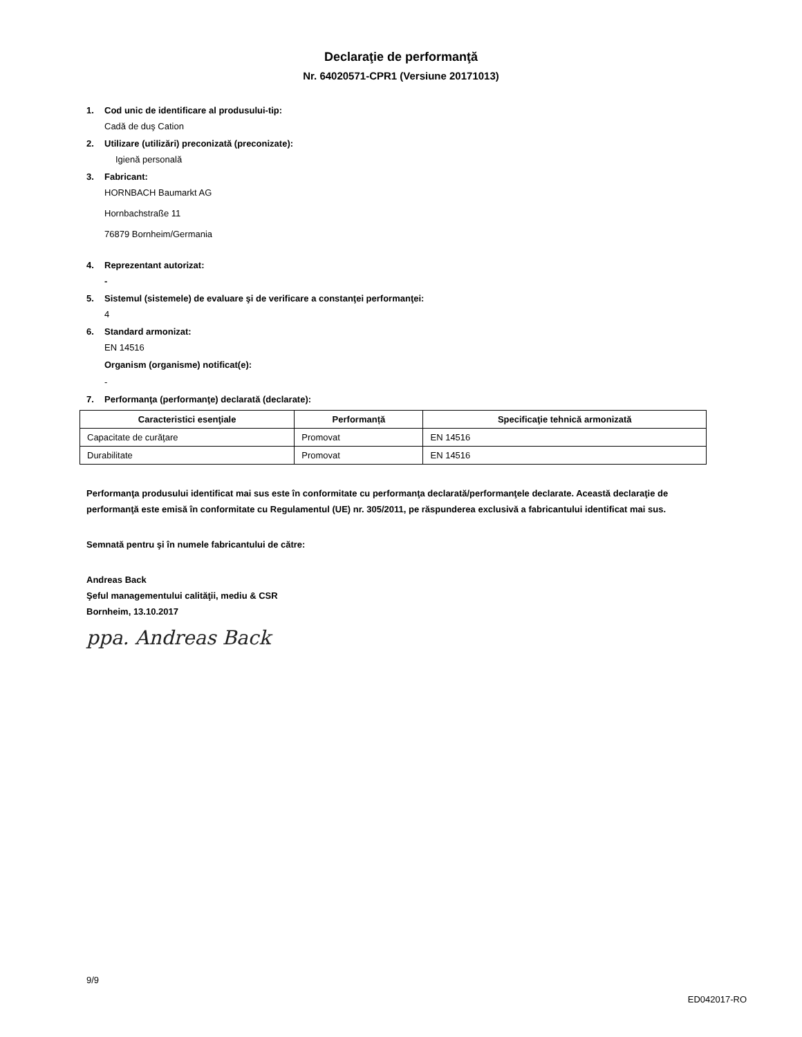Declaraţie de performanţă
Nr. 64020571-CPR1 (Versiune 20171013)
1. Cod unic de identificare al produsului-tip:
Cadă de duş Cation
2. Utilizare (utilizări) preconizată (preconizate):
Igienă personală
3. Fabricant:
HORNBACH Baumarkt AG
Hornbachstraße 11
76879 Bornheim/Germania
4. Reprezentant autorizat:
-
5. Sistemul (sistemele) de evaluare şi de verificare a constanţei performanţei:
4
6. Standard armonizat:
EN 14516
Organism (organisme) notificat(e):
-
7. Performanţa (performanţe) declarată (declarate):
| Caracteristici esenţiale | Performanță | Specificaţie tehnică armonizată |
| --- | --- | --- |
| Capacitate de curăţare | Promovat | EN 14516 |
| Durabilitate | Promovat | EN 14516 |
Performanţa produsului identificat mai sus este în conformitate cu performanţa declarată/performanţele declarate. Această declaraţie de performanţă este emisă în conformitate cu Regulamentul (UE) nr. 305/2011, pe răspunderea exclusivă a fabricantului identificat mai sus.
Semnată pentru şi în numele fabricantului de către:
Andreas Back
Şeful managementului calităţii, mediu & CSR
Bornheim, 13.10.2017
ppa. Andreas Back
9/9
ED042017-RO